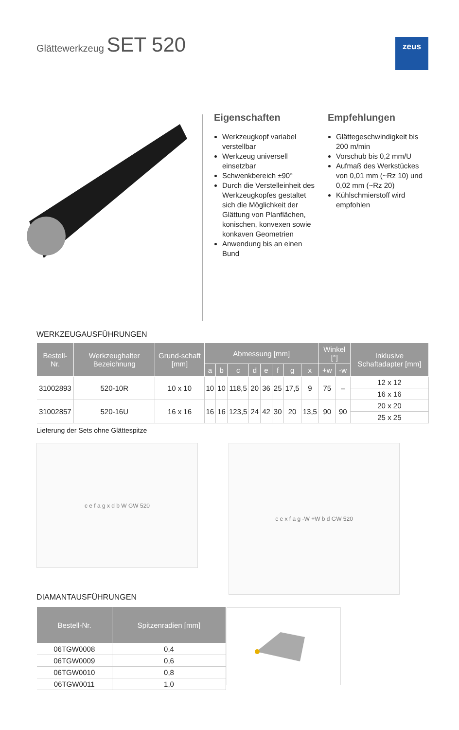Glättewerkzeug SET 520 zeus
Eigenschaften
Werkzeugkopf variabel verstellbar
Werkzeug universell einsetzbar
Schwenkbereich ±90°
Durch die Verstelleinheit des Werkzeugkopfes gestaltet sich die Möglichkeit der Glättung von Planflächen, konischen, konvexen sowie konkaven Geometrien
Anwendung bis an einen Bund
Empfehlungen
Glättegeschwindigkeit bis 200 m/min
Vorschub bis 0,2 mm/U
Aufmaß des Werkstückes von 0,01 mm (~Rz 10) und 0,02 mm (~Rz 20)
Kühlschmierstoff wird empfohlen
WERKZEUGAUSFÜHRUNGEN
| Bestell-Nr. | Werkzeughalter Bezeichnung | Grund-schaft [mm] | Abmessung [mm] | | | | | | | | Winkel [°] | | Inklusive Schaftadapter [mm] |
| --- | --- | --- | --- | --- | --- | --- | --- | --- | --- | --- | --- | --- | --- |
| | | | a | b | c | d | e | f | g | x | +w | -w | |
| 31002893 | 520-10R | 10 x 10 | 10 | 10 | 118,5 | 20 | 36 | 25 | 17,5 | 9 | 75 | – | 12 x 12 |
| | | | | | | | | | | | | | 16 x 16 |
| 31002857 | 520-16U | 16 x 16 | 16 | 16 | 123,5 | 24 | 42 | 30 | 20 | 13,5 | 90 | 90 | 20 x 20 |
| | | | | | | | | | | | | | 25 x 25 |
Lieferung der Sets ohne Glättespitze
c e f a g x d b W GW 520 c e x f a g -W +W b d GW 520
DIAMANTAUSFÜHRUNGEN
| Bestell-Nr. | Spitzenradien [mm] |
| --- | --- |
| 06TGW0008 | 0,4 |
| 06TGW0009 | 0,6 |
| 06TGW0010 | 0,8 |
| 06TGW0011 | 1,0 |